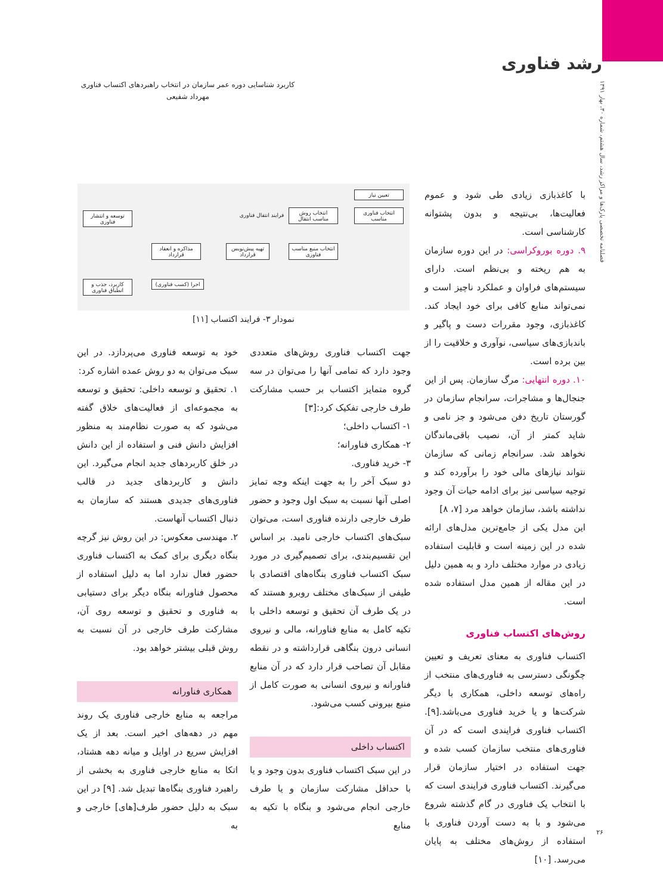رشد فناوری
فصلنامه تخصصی پارک‌ها و مراکز رشد، سال هشتم، شماره ۳۰، بهار ۱۳۹۱
کاربرد شناسایی دوره عمر سازمان در انتخاب راهبردهای اکتساب فناوری
مهرداد شفیعی
تعیین نیاز
انتخاب فناوری مناسب
انتخاب روش مناسب انتقال
فرایند انتقال فناوری
انتخاب منبع مناسب فناوری
تهیه پیش‌نویس قرارداد
مذاکره و انعقاد قرارداد
اجرا (کسب فناوری)
توسعه و انتشار فناوری
کاربرد، جذب و انطباق فناوری
نمودار ۳- فرایند اکتساب [۱۱]
با کاغذبازی زیادی طی شود و عموم فعالیت‌ها، بی‌نتیجه و بدون پشتوانه کارشناسی است.
۹. دوره بوروکراسی: در این دوره سازمان به هم ریخته و بی‌نظم است. دارای سیستم‌های فراوان و عملکرد ناچیز است و نمی‌تواند منابع کافی برای خود ایجاد کند. کاغذبازی، وجود مقررات دست و پاگیر و باندبازی‌های سیاسی، نوآوری و خلاقیت را از بین برده است.
۱۰. دوره انتهایی: مرگ سازمان. پس از این جنجال‌ها و مشاجرات، سرانجام سازمان در گورستان تاریخ دفن می‌شود و جز نامی و شاید کمتر از آن، نصیب باقی‌ماندگان نخواهد شد. سرانجام زمانی که سازمان نتواند نیازهای مالی خود را برآورده کند و توجیه سیاسی نیز برای ادامه حیات آن وجود نداشته باشد، سازمان خواهد مرد [۷، ۸]
این مدل یکی از جامع‌ترین مدل‌های ارائه شده در این زمینه است و قابلیت استفاده زیادی در موارد مختلف دارد و به همین دلیل در این مقاله از همین مدل استفاده شده است.
روش‌های اکتساب فناوری
اکتساب فناوری به معنای تعریف و تعیین چگونگی دسترسی به فناوری‌های منتخب از راه‌های توسعه داخلی، همکاری با دیگر شرکت‌ها و یا خرید فناوری می‌باشد.[۹]. اکتساب فناوری فرایندی است که در آن فناوری‌های منتخب سازمان کسب شده و جهت استفاده در اختیار سازمان قرار می‌گیرند. اکتساب فناوری فرایندی است که با انتخاب یک فناوری در گام گذشته شروع می‌شود و با به دست آوردن فناوری با استفاده از روش‌های مختلف به پایان می‌رسد. [۱۰]
جهت اکتساب فناوری روش‌های متعددی وجود دارد که تمامی آنها را می‌توان در سه گروه متمایز اکتساب بر حسب مشارکت طرف خارجی تفکیک کرد:[۳]
۱- اکتساب داخلی؛
۲- همکاری فناورانه؛
۳- خرید فناوری.
دو سبک آخر را به جهت اینکه وجه تمایز اصلی آنها نسبت به سبک اول وجود و حضور طرف خارجی دارنده فناوری است، می‌توان سبک‌های اکتساب خارجی نامید. بر اساس این تقسیم‌بندی، برای تصمیم‌گیری در مورد سبک اکتساب فناوری بنگاه‌های اقتصادی با طیفی از سبک‌های مختلف روبرو هستند که در یک طرف آن تحقیق و توسعه داخلی با تکیه کامل به منابع فناورانه، مالی و نیروی انسانی درون بنگاهی قرارداشته و در نقطه مقابل آن تصاحب قرار دارد که در آن منابع فناورانه و نیروی انسانی به صورت کامل از منبع بیرونی کسب می‌شود.
اکتساب داخلی
در این سبک اکتساب فناوری بدون وجود و یا با حداقل مشارکت سازمان و یا طرف خارجی انجام می‌شود و بنگاه با تکیه به منابع
خود به توسعه فناوری می‌پردازد. در این سبک می‌توان به دو روش عمده اشاره کرد:
۱. تحقیق و توسعه داخلی: تحقیق و توسعه به مجموعه‌ای از فعالیت‌های خلاق گفته می‌شود که به صورت نظام‌مند به منظور افزایش دانش فنی و استفاده از این دانش در خلق کاربردهای جدید انجام می‌گیرد. این دانش و کاربردهای جدید در قالب فناوری‌های جدیدی هستند که سازمان به دنبال اکتساب آنهاست.
۲. مهندسی معکوس: در این روش نیز گرچه بنگاه دیگری برای کمک به اکتساب فناوری حضور فعال ندارد اما به دلیل استفاده از محصول فناورانه بنگاه دیگر برای دستیابی به فناوری و تحقیق و توسعه روی آن، مشارکت طرف خارجی در آن نسبت به روش قبلی بیشتر خواهد بود.
همکاری فناورانه
مراجعه به منابع خارجی فناوری یک روند مهم در دهه‌های اخیر است. بعد از یک افزایش سریع در اوایل و میانه دهه هشتاد، اتکا به منابع خارجی فناوری به بخشی از راهبرد فناوری بنگاه‌ها تبدیل شد. [۹] در این سبک به دلیل حضور طرف[های] خارجی و به
۲۶